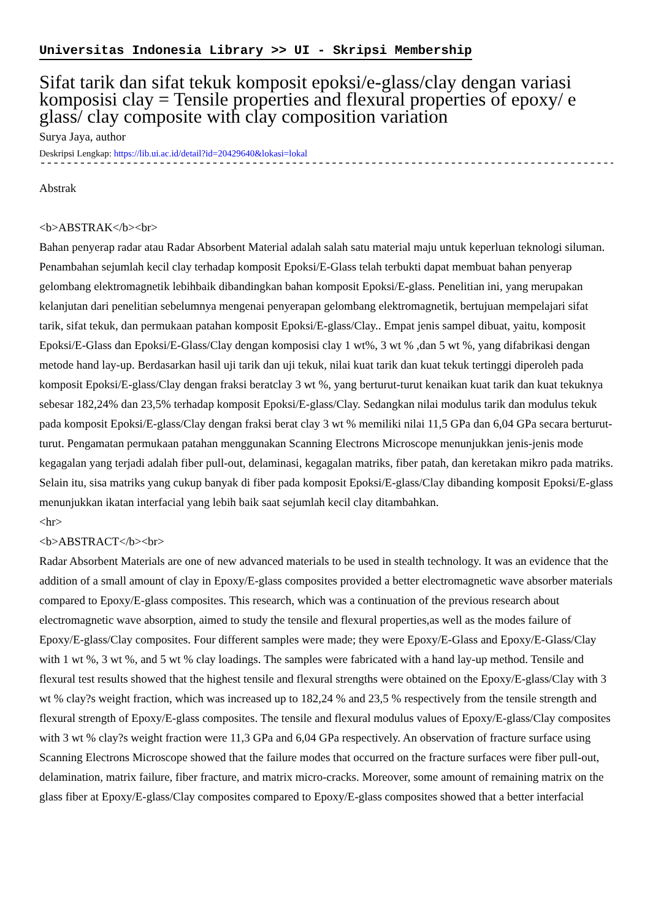Universitas Indonesia Library >> UI - Skripsi Membership
Sifat tarik dan sifat tekuk komposit epoksi/e-glass/clay dengan variasi komposisi clay = Tensile properties and flexural properties of epoxy/ e glass/ clay composite with clay composition variation
Surya Jaya, author
Deskripsi Lengkap: https://lib.ui.ac.id/detail?id=20429640&lokasi=lokal
------------------------------------------------------------------------------------------
Abstrak
<b>ABSTRAK</b><br>
Bahan penyerap radar atau Radar Absorbent Material adalah salah satu material maju untuk keperluan teknologi siluman. Penambahan sejumlah kecil clay terhadap komposit Epoksi/E-Glass telah terbukti dapat membuat bahan penyerap gelombang elektromagnetik lebihbaik dibandingkan bahan komposit Epoksi/E-glass. Penelitian ini, yang merupakan kelanjutan dari penelitian sebelumnya mengenai penyerapan gelombang elektromagnetik, bertujuan mempelajari sifat tarik, sifat tekuk, dan permukaan patahan komposit Epoksi/E-glass/Clay.. Empat jenis sampel dibuat, yaitu, komposit Epoksi/E-Glass dan Epoksi/E-Glass/Clay dengan komposisi clay 1 wt%, 3 wt % ,dan 5 wt %, yang difabrikasi dengan metode hand lay-up. Berdasarkan hasil uji tarik dan uji tekuk, nilai kuat tarik dan kuat tekuk tertinggi diperoleh pada komposit Epoksi/E-glass/Clay dengan fraksi beratclay 3 wt %, yang berturut-turut kenaikan kuat tarik dan kuat tekuknya sebesar 182,24% dan 23,5% terhadap komposit Epoksi/E-glass/Clay. Sedangkan nilai modulus tarik dan modulus tekuk pada komposit Epoksi/E-glass/Clay dengan fraksi berat clay 3 wt % memiliki nilai 11,5 GPa dan 6,04 GPa secara berturut-turut. Pengamatan permukaan patahan menggunakan Scanning Electrons Microscope menunjukkan jenis-jenis mode kegagalan yang terjadi adalah fiber pull-out, delaminasi, kegagalan matriks, fiber patah, dan keretakan mikro pada matriks. Selain itu, sisa matriks yang cukup banyak di fiber pada komposit Epoksi/E-glass/Clay dibanding komposit Epoksi/E-glass menunjukkan ikatan interfacial yang lebih baik saat sejumlah kecil clay ditambahkan.
<hr>
<b>ABSTRACT</b><br>
Radar Absorbent Materials are one of new advanced materials to be used in stealth technology. It was an evidence that the addition of a small amount of clay in Epoxy/E-glass composites provided a better electromagnetic wave absorber materials compared to Epoxy/E-glass composites. This research, which was a continuation of the previous research about electromagnetic wave absorption, aimed to study the tensile and flexural properties,as well as the modes failure of Epoxy/E-glass/Clay composites. Four different samples were made; they were Epoxy/E-Glass and Epoxy/E-Glass/Clay with 1 wt %, 3 wt %, and 5 wt % clay loadings. The samples were fabricated with a hand lay-up method. Tensile and flexural test results showed that the highest tensile and flexural strengths were obtained on the Epoxy/E-glass/Clay with 3 wt % clay?s weight fraction, which was increased up to 182,24 % and 23,5 % respectively from the tensile strength and flexural strength of Epoxy/E-glass composites. The tensile and flexural modulus values of Epoxy/E-glass/Clay composites with 3 wt % clay?s weight fraction were 11,3 GPa and 6,04 GPa respectively. An observation of fracture surface using Scanning Electrons Microscope showed that the failure modes that occurred on the fracture surfaces were fiber pull-out, delamination, matrix failure, fiber fracture, and matrix micro-cracks. Moreover, some amount of remaining matrix on the glass fiber at Epoxy/E-glass/Clay composites compared to Epoxy/E-glass composites showed that a better interfacial